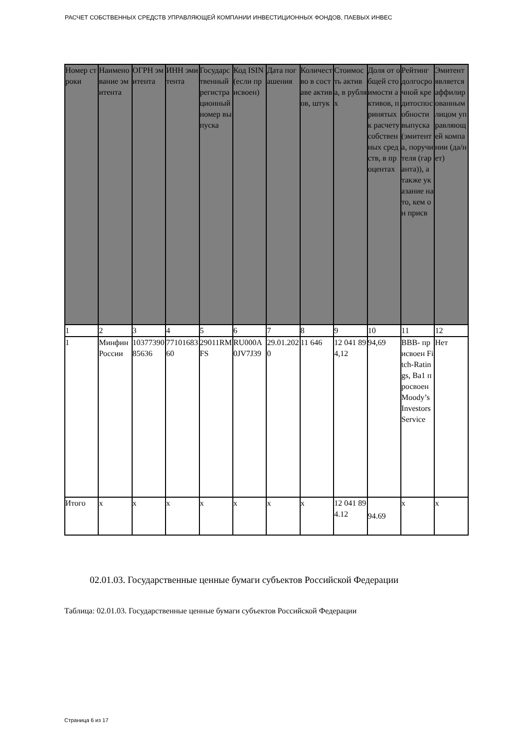РАСЧЕТ СОБСТВЕННЫХ СРЕДСТВ УПРАВЛЯЮЩЕЙ КОМПАНИИ ИНВЕСТИЦИОННЫХ ФОНДОВ, ПАЕВЫХ ИНВЕС
| Номер строки | Наименование эмитента | ОГРН эмитента | ИНН эмитента | Государственный регистрационный номер выпуска | Код ISIN (если присвоен) | Дата погашения | Количество в составе активов, штук | Стоимость актива, в рублях | Доля от общей стоимости активов, принятых к расчету собственных средств, в процентах | Рейтинг долгосрочной кредитоспособности выпуска (эмитента, поручителя (гаранта)), а также указание на то, кем он присв | Эмитент является аффилированным лицом управляющей компании (да/нет) |
| --- | --- | --- | --- | --- | --- | --- | --- | --- | --- | --- | --- |
| 1 | 2 | 3 | 4 | 5 | 6 | 7 | 8 | 9 | 10 | 11 | 12 |
| 1 | Минфин России | 1037739085636 | 7710168360 | 29011RMFS | RU000A0JV7J39 | 29.01.2020 | 11 646 | 12 041 894,12 | 94,69 | BBB- присвоен Fitch-Ratings, Ba1 просвоен Moody’s Investors Service | Нет |
| Итого | x | x | x | x | x | x | x | 12 041 894.12 | 94.69 | x | x |
02.01.03. Государственные ценные бумаги субъектов Российской Федерации
Таблица: 02.01.03. Государственные ценные бумаги субъектов Российской Федерации
Страница 6 из 17